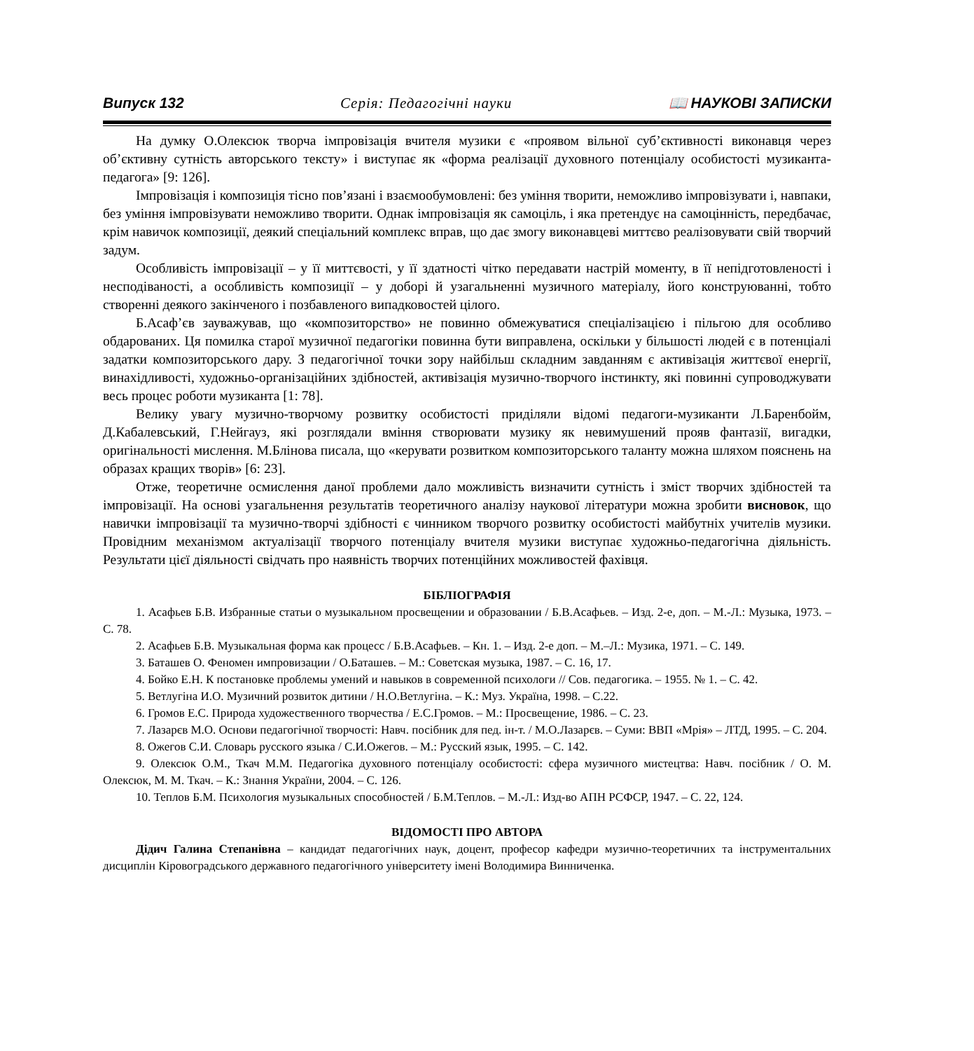Випуск 132 Серія: Педагогічні науки 📖 НАУКОВІ ЗАПИСКИ
На думку О.Олексюк творча імпровізація вчителя музики є «проявом вільної суб’єктивності виконавця через об’єктивну сутність авторського тексту» і виступає як «форма реалізації духовного потенціалу особистості музиканта-педагога» [9: 126].
Імпровізація і композиція тісно пов’язані і взаємообумовлені: без уміння творити, неможливо імпровізувати і, навпаки, без уміння імпровізувати неможливо творити. Однак імпровізація як самоціль, і яка претендує на самоцінність, передбачає, крім навичок композиції, деякий спеціальний комплекс вправ, що дає змогу виконавцеві миттєво реалізовувати свій творчий задум.
Особливість імпровізації – у її миттєвості, у її здатності чітко передавати настрій моменту, в її непідготовленості і несподіваності, а особливість композиції – у доборі й узагальненні музичного матеріалу, його конструюванні, тобто створенні деякого закінченого і позбавленого випадковостей цілого.
Б.Асаф’єв зауважував, що «композиторство» не повинно обмежуватися спеціалізацією і пільгою для особливо обдарованих. Ця помилка старої музичної педагогіки повинна бути виправлена, оскільки у більшості людей є в потенціалі задатки композиторського дару. З педагогічної точки зору найбільш складним завданням є активізація життєвої енергії, винахідливості, художньо-організаційних здібностей, активізація музично-творчого інстинкту, які повинні супроводжувати весь процес роботи музиканта [1: 78].
Велику увагу музично-творчому розвитку особистості приділяли відомі педагоги-музиканти Л.Баренбойм, Д.Кабалевський, Г.Нейгауз, які розглядали вміння створювати музику як невимушений прояв фантазії, вигадки, оригінальності мислення. М.Блінова писала, що «керувати розвитком композиторського таланту можна шляхом пояснень на образах кращих творів» [6: 23].
Отже, теоретичне осмислення даної проблеми дало можливість визначити сутність і зміст творчих здібностей та імпровізації. На основі узагальнення результатів теоретичного аналізу наукової літератури можна зробити висновок, що навички імпровізації та музично-творчі здібності є чинником творчого розвитку особистості майбутніх учителів музики. Провідним механізмом актуалізації творчого потенціалу вчителя музики виступає художньо-педагогічна діяльність. Результати цієї діяльності свідчать про наявність творчих потенційних можливостей фахівця.
БІБЛІОГРАФІЯ
1. Асафьев Б.В. Избранные статьи о музыкальном просвещении и образовании / Б.В.Асафьев. – Изд. 2-е, доп. – М.-Л.: Музыка, 1973. – С. 78.
2. Асафьев Б.В. Музыкальная форма как процесс / Б.В.Асафьев. – Кн. 1. – Изд. 2-е доп. – М.–Л.: Музика, 1971. – С. 149.
3. Баташев О. Феномен импровизации / О.Баташев. – М.: Советская музыка, 1987. – С. 16, 17.
4. Бойко Е.Н. К постановке проблемы умений и навыков в современной психологи // Сов. педагогика. – 1955. № 1. – С. 42.
5. Ветлугіна И.О. Музичний розвиток дитини / Н.О.Ветлугіна. – К.: Муз. Україна, 1998. – С.22.
6. Громов Е.С. Природа художественного творчества / Е.С.Громов. – М.: Просвещение, 1986. – С. 23.
7. Лазарєв М.О. Основи педагогічної творчості: Навч. посібник для пед. ін-т. / М.О.Лазарєв. – Суми: ВВП «Мрія» – ЛТД, 1995. – С. 204.
8. Ожегов С.И. Словарь русского языка / С.И.Ожегов. – М.: Русский язык, 1995. – С. 142.
9. Олексюк О.М., Ткач М.М. Педагогіка духовного потенціалу особистості: сфера музичного мистецтва: Навч. посібник / О. М. Олексюк, М. М. Ткач. – К.: Знання України, 2004. – С. 126.
10. Теплов Б.М. Психология музыкальных способностей / Б.М.Теплов. – М.-Л.: Изд-во АПН РСФСР, 1947. – С. 22, 124.
ВІДОМОСТІ ПРО АВТОРА
Дідич Галина Степанівна – кандидат педагогічних наук, доцент, професор кафедри музично-теоретичних та інструментальних дисциплін Кіровоградського державного педагогічного університету імені Володимира Винниченка.